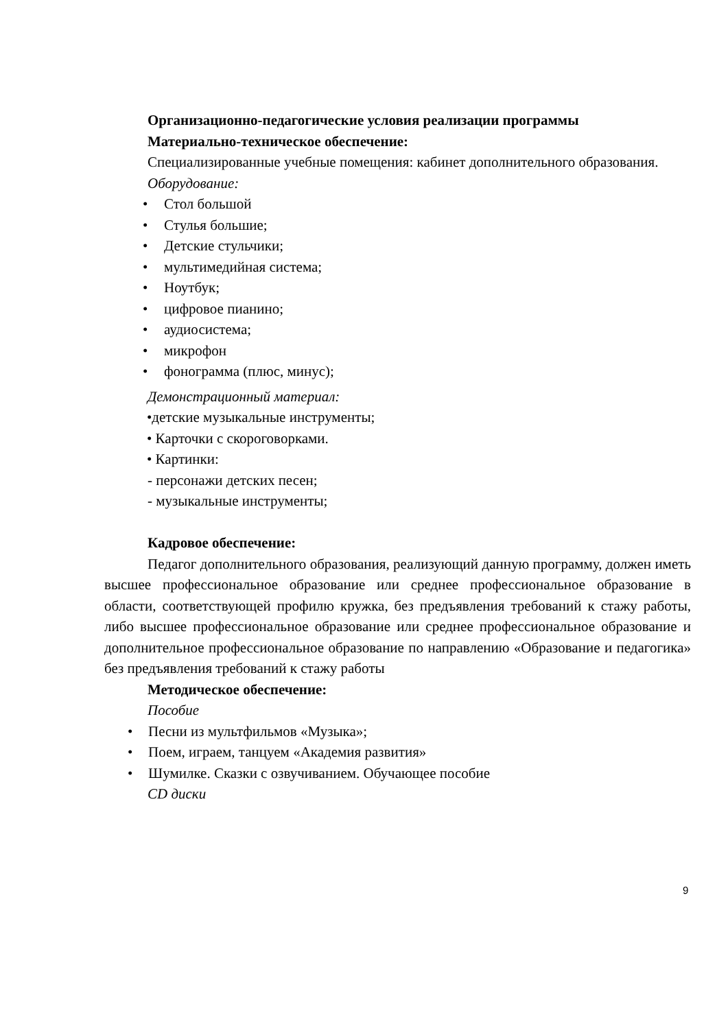Организационно-педагогические условия реализации программы
Материально-техническое обеспечение:
Специализированные учебные помещения: кабинет дополнительного образования.
Оборудование:
• Стол большой
• Стулья большие;
• Детские стульчики;
• мультимедийная система;
• Ноутбук;
• цифровое пианино;
• аудиосистема;
• микрофон
• фонограмма (плюс, минус);
Демонстрационный материал:
•детские музыкальные инструменты;
• Карточки с скороговорками.
• Картинки:
- персонажи детских песен;
- музыкальные инструменты;
Кадровое обеспечение:
Педагог дополнительного образования, реализующий данную программу, должен иметь высшее профессиональное образование или среднее профессиональное образование в области, соответствующей профилю кружка, без предъявления требований к стажу работы, либо высшее профессиональное образование или среднее профессиональное образование и дополнительное профессиональное образование по направлению «Образование и педагогика» без предъявления требований к стажу работы
Методическое обеспечение:
Пособие
• Песни из мультфильмов «Музыка»;
• Поем, играем, танцуем «Академия развития»
• Шумилке. Сказки с озвучиванием. Обучающее пособие
CD диски
9